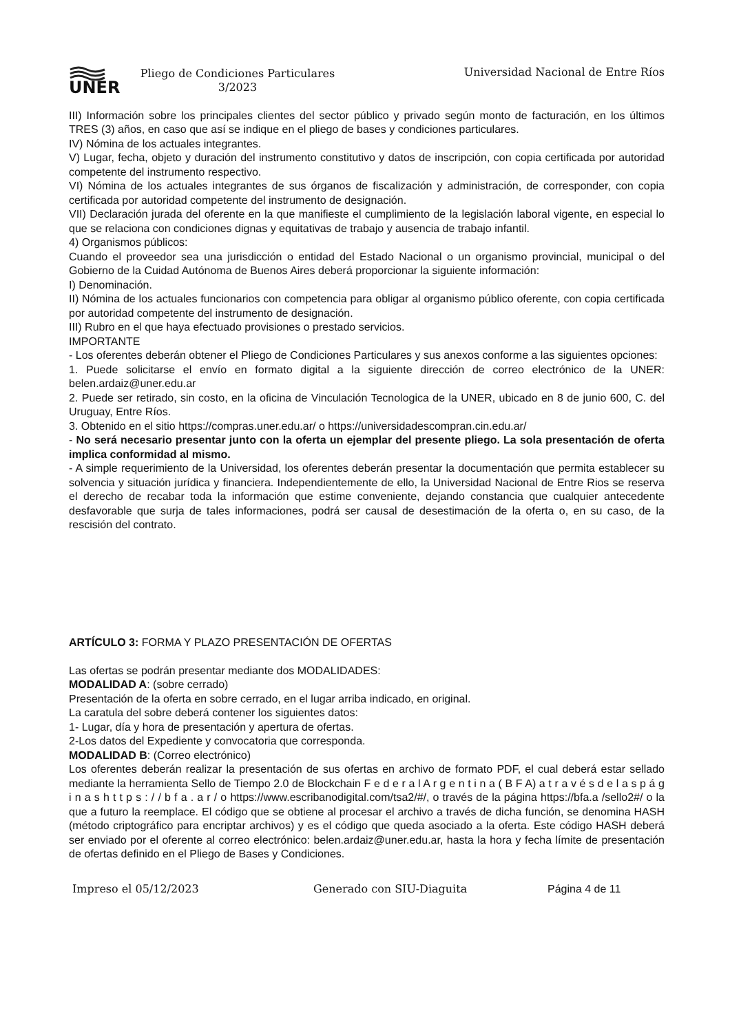UNER
Pliego de Condiciones Particulares
3/2023
Universidad Nacional de Entre Ríos
III) Información sobre los principales clientes del sector público y privado según monto de facturación, en los últimos TRES (3) años, en caso que así se indique en el pliego de bases y condiciones particulares.
IV) Nómina de los actuales integrantes.
V) Lugar, fecha, objeto y duración del instrumento constitutivo y datos de inscripción, con copia certificada por autoridad competente del instrumento respectivo.
VI) Nómina de los actuales integrantes de sus órganos de fiscalización y administración, de corresponder, con copia certificada por autoridad competente del instrumento de designación.
VII) Declaración jurada del oferente en la que manifieste el cumplimiento de la legislación laboral vigente, en especial lo que se relaciona con condiciones dignas y equitativas de trabajo y ausencia de trabajo infantil.
4) Organismos públicos:
Cuando el proveedor sea una jurisdicción o entidad del Estado Nacional o un organismo provincial, municipal o del Gobierno de la Cuidad Autónoma de Buenos Aires deberá proporcionar la siguiente información:
I) Denominación.
II) Nómina de los actuales funcionarios con competencia para obligar al organismo público oferente, con copia certificada por autoridad competente del instrumento de designación.
III) Rubro en el que haya efectuado provisiones o prestado servicios.
IMPORTANTE
- Los oferentes deberán obtener el Pliego de Condiciones Particulares y sus anexos conforme a las siguientes opciones:
1. Puede solicitarse el envío en formato digital a la siguiente dirección de correo electrónico de la UNER: belen.ardaiz@uner.edu.ar
2. Puede ser retirado, sin costo, en la oficina de Vinculación Tecnologica de la UNER, ubicado en 8 de junio 600, C. del Uruguay, Entre Ríos.
3. Obtenido en el sitio https://compras.uner.edu.ar/ o https://universidadescompran.cin.edu.ar/
- No será necesario presentar junto con la oferta un ejemplar del presente pliego. La sola presentación de oferta implica conformidad al mismo.
- A simple requerimiento de la Universidad, los oferentes deberán presentar la documentación que permita establecer su solvencia y situación jurídica y financiera. Independientemente de ello, la Universidad Nacional de Entre Rios se reserva el derecho de recabar toda la información que estime conveniente, dejando constancia que cualquier antecedente desfavorable que surja de tales informaciones, podrá ser causal de desestimación de la oferta o, en su caso, de la rescisión del contrato.
ARTÍCULO 3: FORMA Y PLAZO PRESENTACIÓN DE OFERTAS
Las ofertas se podrán presentar mediante dos MODALIDADES:
MODALIDAD A: (sobre cerrado)
Presentación de la oferta en sobre cerrado, en el lugar arriba indicado, en original.
La caratula del sobre deberá contener los siguientes datos:
1- Lugar, día y hora de presentación y apertura de ofertas.
2-Los datos del Expediente y convocatoria que corresponda.
MODALIDAD B: (Correo electrónico)
Los oferentes deberán realizar la presentación de sus ofertas en archivo de formato PDF, el cual deberá estar sellado mediante la herramienta Sello de Tiempo 2.0 de Blockchain F e d e r a l A r g e n t i n a ( B F A) a t r a v é s d e l a s p á g i n a s h t t p s : / / b f a . a r / o https://www.escribanodigital.com/tsa2/#/, o través de la página https://bfa.a /sello2#/ o la que a futuro la reemplace. El código que se obtiene al procesar el archivo a través de dicha función, se denomina HASH (método criptográfico para encriptar archivos) y es el código que queda asociado a la oferta. Este código HASH deberá ser enviado por el oferente al correo electrónico: belen.ardaiz@uner.edu.ar, hasta la hora y fecha límite de presentación de ofertas definido en el Pliego de Bases y Condiciones.
Impreso el 05/12/2023 Generado con SIU-Diaguita Página 4 de 11